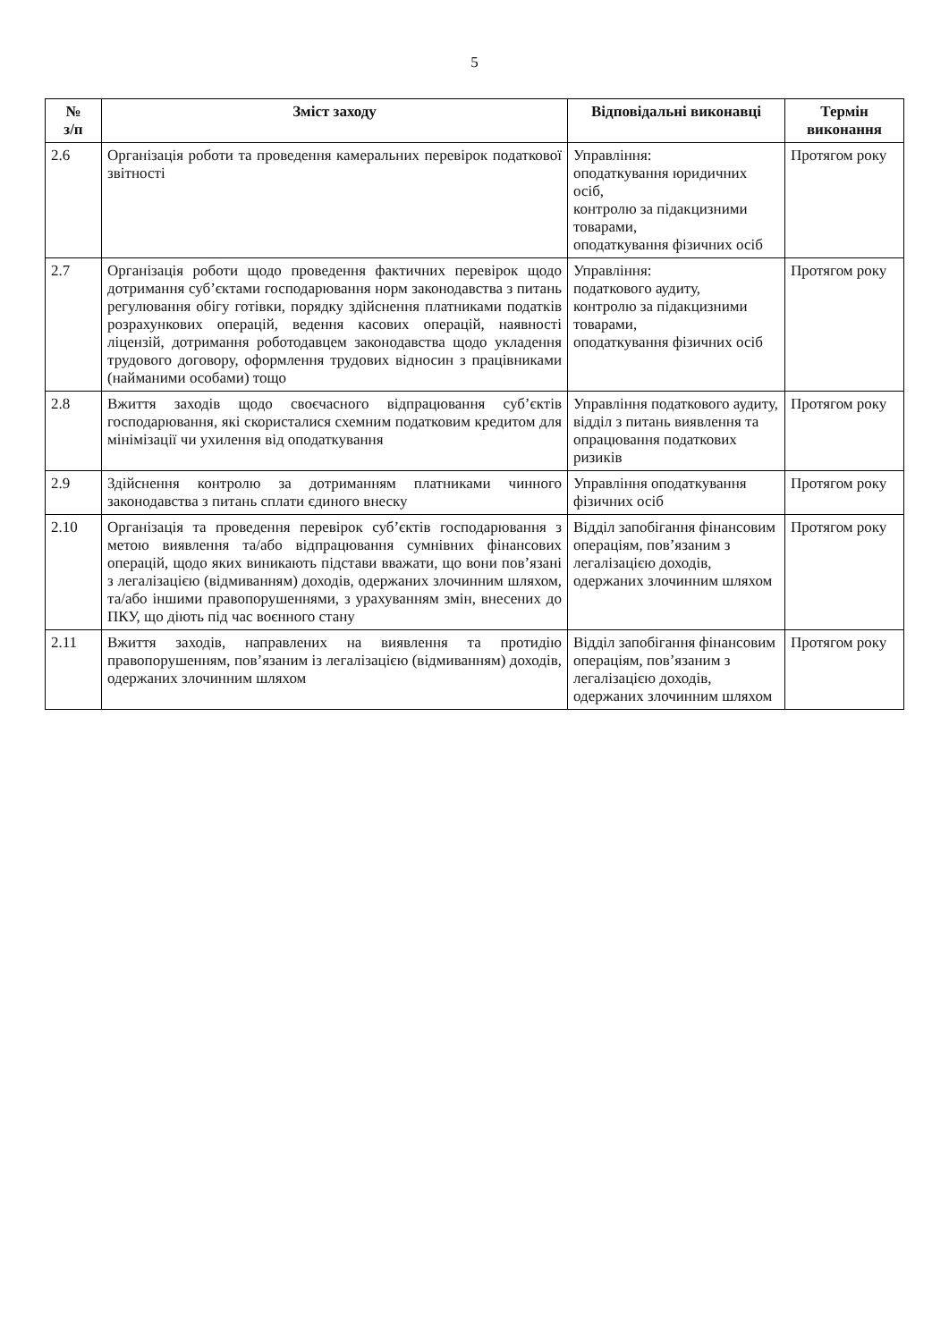5
| № з/п | Зміст заходу | Відповідальні виконавці | Термін виконання |
| --- | --- | --- | --- |
| 2.6 | Організація роботи та проведення камеральних перевірок податкової звітності | Управління: оподаткування юридичних осіб, контролю за підакцизними товарами, оподаткування фізичних осіб | Протягом року |
| 2.7 | Організація роботи щодо проведення фактичних перевірок щодо дотримання суб’єктами господарювання норм законодавства з питань регулювання обігу готівки, порядку здійснення платниками податків розрахункових операцій, ведення касових операцій, наявності ліцензій, дотримання роботодавцем законодавства щодо укладення трудового договору, оформлення трудових відносин з працівниками (найманими особами) тощо | Управління: податкового аудиту, контролю за підакцизними товарами, оподаткування фізичних осіб | Протягом року |
| 2.8 | Вжиття заходів щодо своєчасного відпрацювання суб’єктів господарювання, які скористалися схемним податковим кредитом для мінімізації чи ухилення від оподаткування | Управління податкового аудиту, відділ з питань виявлення та опрацювання податкових ризиків | Протягом року |
| 2.9 | Здійснення контролю за дотриманням платниками чинного законодавства з питань сплати єдиного внеску | Управління оподаткування фізичних осіб | Протягом року |
| 2.10 | Організація та проведення перевірок суб’єктів господарювання з метою виявлення та/або відпрацювання сумнівних фінансових операцій, щодо яких виникають підстави вважати, що вони пов’язані з легалізацією (відмиванням) доходів, одержаних злочинним шляхом, та/або іншими правопорушеннями, з урахуванням змін, внесених до ПКУ, що діють під час воєнного стану | Відділ запобігання фінансовим операціям, пов’язаним з легалізацією доходів, одержаних злочинним шляхом | Протягом року |
| 2.11 | Вжиття заходів, направлених на виявлення та протидію правопорушенням, пов’язаним із легалізацією (відмиванням) доходів, одержаних злочинним шляхом | Відділ запобігання фінансовим операціям, пов’язаним з легалізацією доходів, одержаних злочинним шляхом | Протягом року |